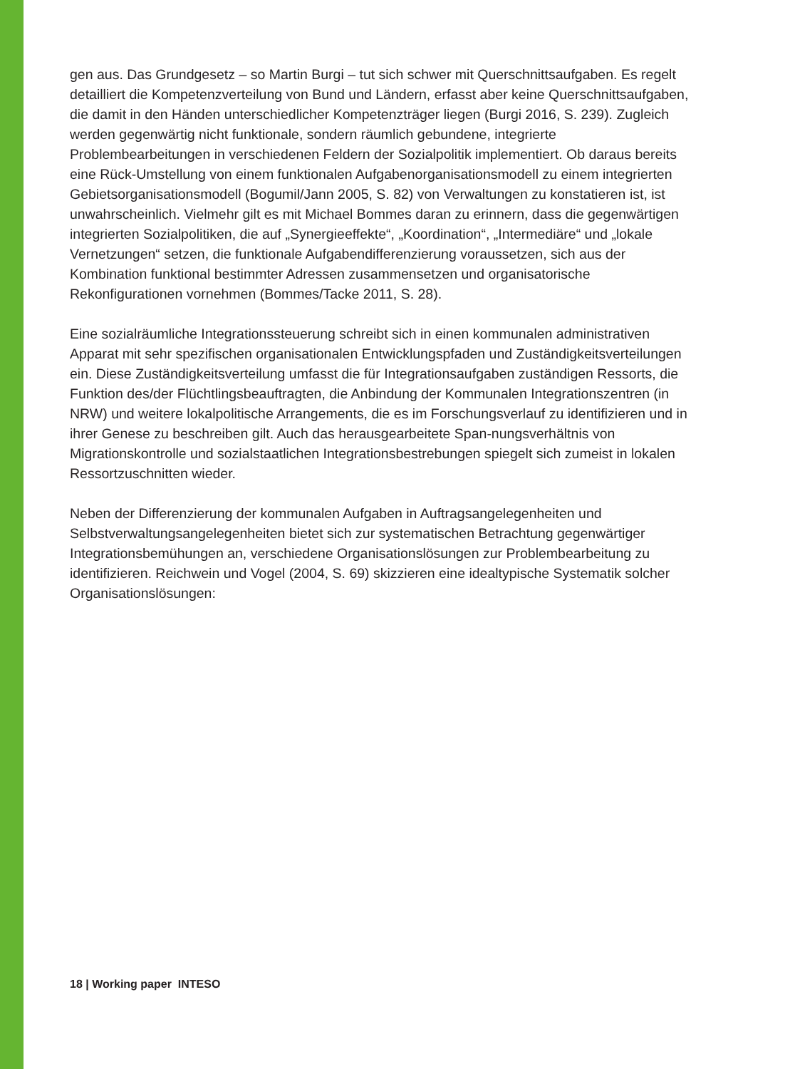gen aus. Das Grundgesetz – so Martin Burgi – tut sich schwer mit Querschnittsaufgaben. Es regelt detailliert die Kompetenzverteilung von Bund und Ländern, erfasst aber keine Querschnittsaufgaben, die damit in den Händen unterschiedlicher Kompetenzträger liegen (Burgi 2016, S. 239). Zugleich werden gegenwärtig nicht funktionale, sondern räumlich gebundene, integrierte Problembearbeitungen in verschiedenen Feldern der Sozialpolitik implementiert. Ob daraus bereits eine Rück-Umstellung von einem funktionalen Aufgabenorganisationsmodell zu einem integrierten Gebietsorganisationsmodell (Bogumil/Jann 2005, S. 82) von Verwaltungen zu konstatieren ist, ist unwahrscheinlich. Vielmehr gilt es mit Michael Bommes daran zu erinnern, dass die gegenwärtigen integrierten Sozialpolitiken, die auf „Synergieeffekte“, „Koordination“, „Intermediäre“ und „lokale Vernetzungen“ setzen, die funktionale Aufgabendifferenzierung voraussetzen, sich aus der Kombination funktional bestimmter Adressen zusammensetzen und organisatorische Rekonfigurationen vornehmen (Bommes/Tacke 2011, S. 28).
Eine sozialräumliche Integrationssteuerung schreibt sich in einen kommunalen administrativen Apparat mit sehr spezifischen organisationalen Entwicklungspfaden und Zuständigkeitsverteilungen ein. Diese Zuständigkeitsverteilung umfasst die für Integrationsaufgaben zuständigen Ressorts, die Funktion des/der Flüchtlingsbeauftragten, die Anbindung der Kommunalen Integrationszentren (in NRW) und weitere lokalpolitische Arrangements, die es im Forschungsverlauf zu identifizieren und in ihrer Genese zu beschreiben gilt. Auch das herausgearbeitete Span-nungsverhältnis von Migrationskontrolle und sozialstaatlichen Integrationsbestrebungen spiegelt sich zumeist in lokalen Ressortzuschnitten wieder.
Neben der Differenzierung der kommunalen Aufgaben in Auftragsangelegenheiten und Selbstverwaltungsangelegenheiten bietet sich zur systematischen Betrachtung gegenwärtiger Integrationsbemühungen an, verschiedene Organisationslösungen zur Problembearbeitung zu identifizieren. Reichwein und Vogel (2004, S. 69) skizzieren eine idealtypische Systematik solcher Organisationslösungen:
18 | Working paper INTESO